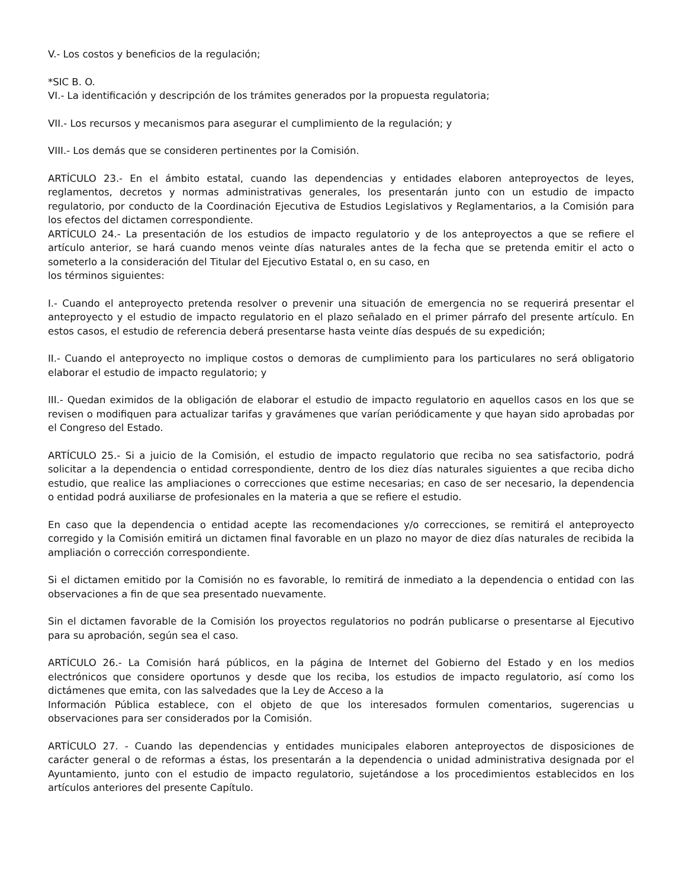V.- Los costos y beneficios de la regulación;
*SIC B. O.
VI.- La identificación y descripción de los trámites generados por la propuesta regulatoria;
VII.- Los recursos y mecanismos para asegurar el cumplimiento de la regulación; y
VIII.- Los demás que se consideren pertinentes por la Comisión.
ARTÍCULO 23.- En el ámbito estatal, cuando las dependencias y entidades elaboren anteproyectos de leyes, reglamentos, decretos y normas administrativas generales, los presentarán junto con un estudio de impacto regulatorio, por conducto de la Coordinación Ejecutiva de Estudios Legislativos y Reglamentarios, a la Comisión para los efectos del dictamen correspondiente.
ARTÍCULO 24.- La presentación de los estudios de impacto regulatorio y de los anteproyectos a que se refiere el artículo anterior, se hará cuando menos veinte días naturales antes de la fecha que se pretenda emitir el acto o someterlo a la consideración del Titular del Ejecutivo Estatal o, en su caso, en
los términos siguientes:
I.- Cuando el anteproyecto pretenda resolver o prevenir una situación de emergencia no se requerirá presentar el anteproyecto y el estudio de impacto regulatorio en el plazo señalado en el primer párrafo del presente artículo. En estos casos, el estudio de referencia deberá presentarse hasta veinte días después de su expedición;
II.- Cuando el anteproyecto no implique costos o demoras de cumplimiento para los particulares no será obligatorio elaborar el estudio de impacto regulatorio; y
III.- Quedan eximidos de la obligación de elaborar el estudio de impacto regulatorio en aquellos casos en los que se revisen o modifiquen para actualizar tarifas y gravámenes que varían periódicamente y que hayan sido aprobadas por el Congreso del Estado.
ARTÍCULO 25.- Si a juicio de la Comisión, el estudio de impacto regulatorio que reciba no sea satisfactorio, podrá solicitar a la dependencia o entidad correspondiente, dentro de los diez días naturales siguientes a que reciba dicho estudio, que realice las ampliaciones o correcciones que estime necesarias; en caso de ser necesario, la dependencia o entidad podrá auxiliarse de profesionales en la materia a que se refiere el estudio.
En caso que la dependencia o entidad acepte las recomendaciones y/o correcciones, se remitirá el anteproyecto corregido y la Comisión emitirá un dictamen final favorable en un plazo no mayor de diez días naturales de recibida la ampliación o corrección correspondiente.
Si el dictamen emitido por la Comisión no es favorable, lo remitirá de inmediato a la dependencia o entidad con las observaciones a fin de que sea presentado nuevamente.
Sin el dictamen favorable de la Comisión los proyectos regulatorios no podrán publicarse o presentarse al Ejecutivo para su aprobación, según sea el caso.
ARTÍCULO 26.- La Comisión hará públicos, en la página de Internet del Gobierno del Estado y en los medios electrónicos que considere oportunos y desde que los reciba, los estudios de impacto regulatorio, así como los dictámenes que emita, con las salvedades que la Ley de Acceso a la
Información Pública establece, con el objeto de que los interesados formulen comentarios, sugerencias u observaciones para ser considerados por la Comisión.
ARTÍCULO 27. - Cuando las dependencias y entidades municipales elaboren anteproyectos de disposiciones de carácter general o de reformas a éstas, los presentarán a la dependencia o unidad administrativa designada por el Ayuntamiento, junto con el estudio de impacto regulatorio, sujetándose a los procedimientos establecidos en los artículos anteriores del presente Capítulo.